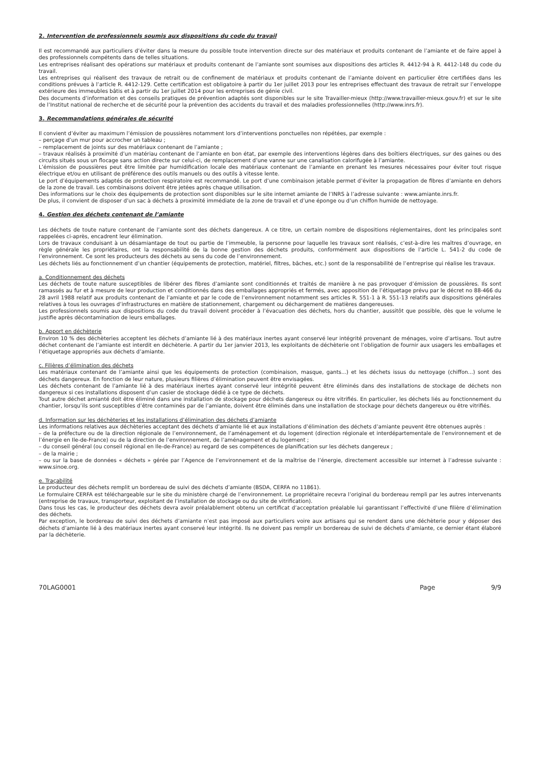2. Intervention de professionnels soumis aux dispositions du code du travail
Il est recommandé aux particuliers d’éviter dans la mesure du possible toute intervention directe sur des matériaux et produits contenant de l’amiante et de faire appel à des professionnels compétents dans de telles situations.
Les entreprises réalisant des opérations sur matériaux et produits contenant de l’amiante sont soumises aux dispositions des articles R. 4412-94 à R. 4412-148 du code du travail.
Les entreprises qui réalisent des travaux de retrait ou de confinement de matériaux et produits contenant de l’amiante doivent en particulier être certifiées dans les conditions prévues à l’article R. 4412-129. Cette certification est obligatoire à partir du 1er juillet 2013 pour les entreprises effectuant des travaux de retrait sur l’enveloppe extérieure des immeubles bâtis et à partir du 1er juillet 2014 pour les entreprises de génie civil.
Des documents d’information et des conseils pratiques de prévention adaptés sont disponibles sur le site Travailler-mieux (http://www.travailler-mieux.gouv.fr) et sur le site de l’Institut national de recherche et de sécurité pour la prévention des accidents du travail et des maladies professionnelles (http://www.inrs.fr).
3. Recommandations générales de sécurité
Il convient d’éviter au maximum l’émission de poussières notamment lors d’interventions ponctuelles non répétées, par exemple :
– perçage d’un mur pour accrocher un tableau ;
– remplacement de joints sur des matériaux contenant de l’amiante ;
– travaux réalisés à proximité d’un matériau contenant de l’amiante en bon état, par exemple des interventions légères dans des boîtiers électriques, sur des gaines ou des circuits situés sous un flocage sans action directe sur celui-ci, de remplacement d’une vanne sur une canalisation calorifugée à l’amiante.
L’émission de poussières peut être limitée par humidification locale des matériaux contenant de l’amiante en prenant les mesures nécessaires pour éviter tout risque électrique et/ou en utilisant de préférence des outils manuels ou des outils à vitesse lente.
Le port d’équipements adaptés de protection respiratoire est recommandé. Le port d’une combinaison jetable permet d’éviter la propagation de fibres d’amiante en dehors de la zone de travail. Les combinaisons doivent être jetées après chaque utilisation.
Des informations sur le choix des équipements de protection sont disponibles sur le site internet amiante de l’INRS à l’adresse suivante : www.amiante.inrs.fr.
De plus, il convient de disposer d’un sac à déchets à proximité immédiate de la zone de travail et d’une éponge ou d’un chiffon humide de nettoyage.
4. Gestion des déchets contenant de l’amiante
Les déchets de toute nature contenant de l’amiante sont des déchets dangereux. A ce titre, un certain nombre de dispositions réglementaires, dont les principales sont rappelées ci-après, encadrent leur élimination.
Lors de travaux conduisant à un désamiantage de tout ou partie de l’immeuble, la personne pour laquelle les travaux sont réalisés, c’est-à-dire les maîtres d’ouvrage, en règle générale les propriétaires, ont la responsabilité de la bonne gestion des déchets produits, conformément aux dispositions de l’article L. 541-2 du code de l’environnement. Ce sont les producteurs des déchets au sens du code de l’environnement.
Les déchets liés au fonctionnement d’un chantier (équipements de protection, matériel, filtres, bâches, etc.) sont de la responsabilité de l’entreprise qui réalise les travaux.
a. Conditionnement des déchets
Les déchets de toute nature susceptibles de libérer des fibres d’amiante sont conditionnés et traités de manière à ne pas provoquer d’émission de poussières. Ils sont ramassés au fur et à mesure de leur production et conditionnés dans des emballages appropriés et fermés, avec apposition de l’étiquetage prévu par le décret no 88-466 du 28 avril 1988 relatif aux produits contenant de l’amiante et par le code de l’environnement notamment ses articles R. 551-1 à R. 551-13 relatifs aux dispositions générales relatives à tous les ouvrages d’infrastructures en matière de stationnement, chargement ou déchargement de matières dangereuses.
Les professionnels soumis aux dispositions du code du travail doivent procéder à l’évacuation des déchets, hors du chantier, aussitôt que possible, dès que le volume le justifie après décontamination de leurs emballages.
b. Apport en déchèterie
Environ 10 % des déchèteries acceptent les déchets d’amiante lié à des matériaux inertes ayant conservé leur intégrité provenant de ménages, voire d’artisans. Tout autre déchet contenant de l’amiante est interdit en déchèterie. A partir du 1er janvier 2013, les exploitants de déchèterie ont l’obligation de fournir aux usagers les emballages et l’étiquetage appropriés aux déchets d’amiante.
c. Filières d’élimination des déchets
Les matériaux contenant de l’amiante ainsi que les équipements de protection (combinaison, masque, gants...) et les déchets issus du nettoyage (chiffon...) sont des déchets dangereux. En fonction de leur nature, plusieurs filières d’élimination peuvent être envisagées.
Les déchets contenant de l’amiante lié à des matériaux inertes ayant conservé leur intégrité peuvent être éliminés dans des installations de stockage de déchets non dangereux si ces installations disposent d’un casier de stockage dédié à ce type de déchets.
Tout autre déchet amianté doit être éliminé dans une installation de stockage pour déchets dangereux ou être vitrifiés. En particulier, les déchets liés au fonctionnement du chantier, lorsqu’ils sont susceptibles d’être contaminés par de l’amiante, doivent être éliminés dans une installation de stockage pour déchets dangereux ou être vitrifiés.
d. Information sur les déchèteries et les installations d’élimination des déchets d’amiante
Les informations relatives aux déchèteries acceptant des déchets d’amiante lié et aux installations d’élimination des déchets d’amiante peuvent être obtenues auprès :
– de la préfecture ou de la direction régionale de l’environnement, de l’aménagement et du logement (direction régionale et interdépartementale de l’environnement et de l’énergie en Ile-de-France) ou de la direction de l’environnement, de l’aménagement et du logement ;
– du conseil général (ou conseil régional en Ile-de-France) au regard de ses compétences de planification sur les déchets dangereux ;
– de la mairie ;
– ou sur la base de données « déchets » gérée par l’Agence de l’environnement et de la maîtrise de l’énergie, directement accessible sur internet à l’adresse suivante : www.sinoe.org.
e. Traçabilité
Le producteur des déchets remplit un bordereau de suivi des déchets d’amiante (BSDA, CERFA no 11861).
Le formulaire CERFA est téléchargeable sur le site du ministère chargé de l’environnement. Le propriétaire recevra l’original du bordereau rempli par les autres intervenants (entreprise de travaux, transporteur, exploitant de l’installation de stockage ou du site de vitrification).
Dans tous les cas, le producteur des déchets devra avoir préalablement obtenu un certificat d’acceptation préalable lui garantissant l’effectivité d’une filière d’élimination des déchets.
Par exception, le bordereau de suivi des déchets d’amiante n’est pas imposé aux particuliers voire aux artisans qui se rendent dans une déchèterie pour y déposer des déchets d’amiante lié à des matériaux inertes ayant conservé leur intégrité. Ils ne doivent pas remplir un bordereau de suivi de déchets d’amiante, ce dernier étant élaboré par la déchèterie.
70LAG0001 Page 9/9